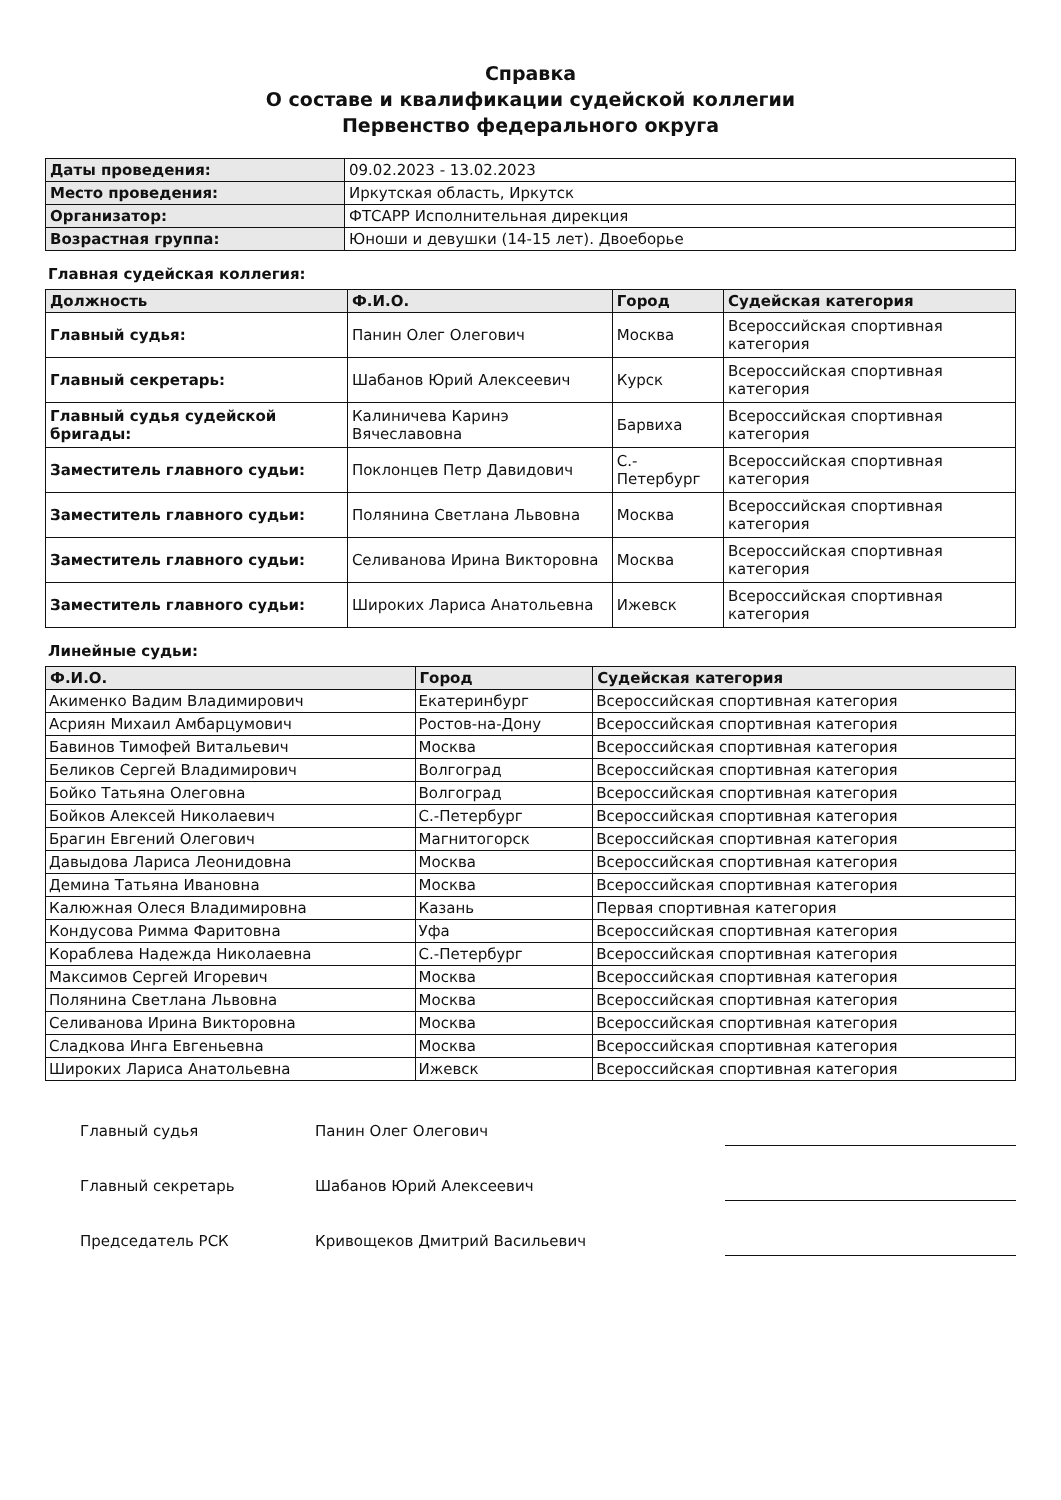Справка
О составе и квалификации судейской коллегии
Первенство федерального округа
| Даты проведения: | 09.02.2023 - 13.02.2023 |
| Место проведения: | Иркутская область, Иркутск |
| Организатор: | ФТСАРР Исполнительная дирекция |
| Возрастная группа: | Юноши и девушки (14-15 лет). Двоеборье |
Главная судейская коллегия:
| Должность | Ф.И.О. | Город | Судейская категория |
| --- | --- | --- | --- |
| Главный судья: | Панин Олег Олегович | Москва | Всероссийская спортивная категория |
| Главный секретарь: | Шабанов Юрий Алексеевич | Курск | Всероссийская спортивная категория |
| Главный судья судейской бригады: | Калиничева Каринэ Вячеславовна | Барвиха | Всероссийская спортивная категория |
| Заместитель главного судьи: | Поклонцев Петр Давидович | С.-Петербург | Всероссийская спортивная категория |
| Заместитель главного судьи: | Полянина Светлана Львовна | Москва | Всероссийская спортивная категория |
| Заместитель главного судьи: | Селиванова Ирина Викторовна | Москва | Всероссийская спортивная категория |
| Заместитель главного судьи: | Широких Лариса Анатольевна | Ижевск | Всероссийская спортивная категория |
Линейные судьи:
| Ф.И.О. | Город | Судейская категория |
| --- | --- | --- |
| Акименко Вадим Владимирович | Екатеринбург | Всероссийская спортивная категория |
| Асриян Михаил Амбарцумович | Ростов-на-Дону | Всероссийская спортивная категория |
| Бавинов Тимофей Витальевич | Москва | Всероссийская спортивная категория |
| Беликов Сергей Владимирович | Волгоград | Всероссийская спортивная категория |
| Бойко Татьяна Олеговна | Волгоград | Всероссийская спортивная категория |
| Бойков Алексей Николаевич | С.-Петербург | Всероссийская спортивная категория |
| Брагин Евгений Олегович | Магнитогорск | Всероссийская спортивная категория |
| Давыдова Лариса Леонидовна | Москва | Всероссийская спортивная категория |
| Демина Татьяна Ивановна | Москва | Всероссийская спортивная категория |
| Калюжная Олеся Владимировна | Казань | Первая спортивная категория |
| Кондусова Римма Фаритовна | Уфа | Всероссийская спортивная категория |
| Кораблева Надежда Николаевна | С.-Петербург | Всероссийская спортивная категория |
| Максимов Сергей Игоревич | Москва | Всероссийская спортивная категория |
| Полянина Светлана Львовна | Москва | Всероссийская спортивная категория |
| Селиванова Ирина Викторовна | Москва | Всероссийская спортивная категория |
| Сладкова Инга Евгеньевна | Москва | Всероссийская спортивная категория |
| Широких Лариса Анатольевна | Ижевск | Всероссийская спортивная категория |
Главный судья Панин Олег Олегович
Главный секретарь Шабанов Юрий Алексеевич
Председатель РСК Кривощеков Дмитрий Васильевич